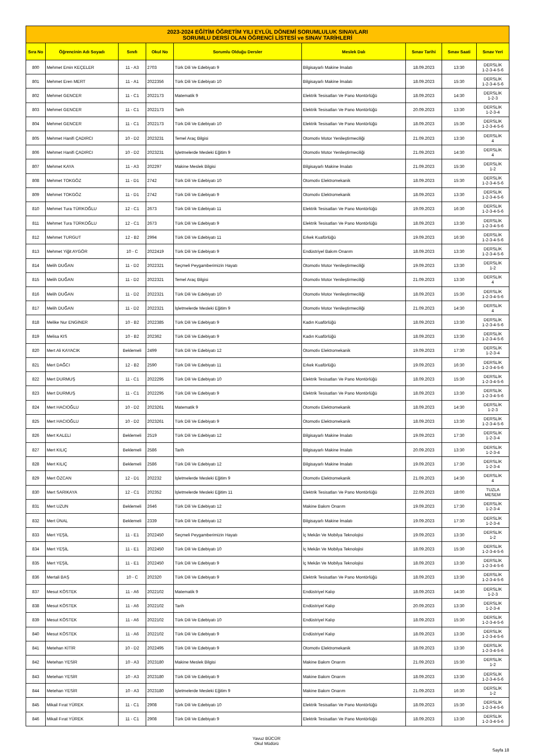| 2023-2024 EĞİTİM ÖĞRETİM YILI EYLÜL DÖNEMİ SORUMLULUK SINAVLARI SORUMLU DERSİ OLAN ÖĞRENCİ LİSTESİ ve SINAV TARİHLERİ | | | | | | | | |
| Sıra No | Öğrencinin Adı Soyadı | Sınıfı | Okul No | Sorumlu Olduğu Dersler | Meslek Dalı | Sınav Tarihi | Sınav Saati | Sınav Yeri |
| 800 | Mehmet Emin KEÇELER | 11 - A3 | 2703 | Türk Dili Ve Edebiyatı 9 | Bilgisayarlı Makine İmalatı | 18.09.2023 | 13:30 | DERSLİK 1-2-3-4-5-6 |
| 801 | Mehmet Eren MERT | 11 - A1 | 2022356 | Türk Dili Ve Edebiyatı 10 | Bilgisayarlı Makine İmalatı | 18.09.2023 | 15:30 | DERSLİK 1-2-3-4-5-6 |
| 802 | Mehmet GENCER | 11 - C1 | 2022173 | Matematik 9 | Elektrik Tesisatları Ve Pano Montörlüğü | 18.09.2023 | 14:30 | DERSLİK 1-2-3 |
| 803 | Mehmet GENCER | 11 - C1 | 2022173 | Tarih | Elektrik Tesisatları Ve Pano Montörlüğü | 20.09.2023 | 13:30 | DERSLİK 1-2-3-4 |
| 804 | Mehmet GENCER | 11 - C1 | 2022173 | Türk Dili Ve Edebiyatı 10 | Elektrik Tesisatları Ve Pano Montörlüğü | 18.09.2023 | 15:30 | DERSLİK 1-2-3-4-5-6 |
| 805 | Mehmet Hanifi ÇADIRCI | 10 - D2 | 2023231 | Temel Araç Bilgisi | Otomotiv Motor Yenileştirmeciliği | 21.09.2023 | 13:30 | DERSLİK 4 |
| 806 | Mehmet Hanifi ÇADIRCI | 10 - D2 | 2023231 | İşletmelerde Mesleki Eğitim 9 | Otomotiv Motor Yenileştirmeciliği | 21.09.2023 | 14:30 | DERSLİK 4 |
| 807 | Mehmet KAYA | 11 - A3 | 202297 | Makine Meslek Bilgisi | Bilgisayarlı Makine İmalatı | 21.09.2023 | 15:30 | DERSLİK 1-2 |
| 808 | Mehmet TOKGÖZ | 11 - D1 | 2742 | Türk Dili Ve Edebiyatı 10 | Otomotiv Elektromekanik | 18.09.2023 | 15:30 | DERSLİK 1-2-3-4-5-6 |
| 809 | Mehmet TOKGÖZ | 11 - D1 | 2742 | Türk Dili Ve Edebiyatı 9 | Otomotiv Elektromekanik | 18.09.2023 | 13:30 | DERSLİK 1-2-3-4-5-6 |
| 810 | Mehmet Tura TÜRKOĞLU | 12 - C1 | 2673 | Türk Dili Ve Edebiyatı 11 | Elektrik Tesisatları Ve Pano Montörlüğü | 19.09.2023 | 16:30 | DERSLİK 1-2-3-4-5-6 |
| 811 | Mehmet Tura TÜRKOĞLU | 12 - C1 | 2673 | Türk Dili Ve Edebiyatı 9 | Elektrik Tesisatları Ve Pano Montörlüğü | 18.09.2023 | 13:30 | DERSLİK 1-2-3-4-5-6 |
| 812 | Mehmet TURGUT | 12 - B2 | 2994 | Türk Dili Ve Edebiyatı 11 | Erkek Kuaförlüğü | 19.09.2023 | 16:30 | DERSLİK 1-2-3-4-5-6 |
| 813 | Mehmet Yiğit AYGÖR | 10 - C | 2022419 | Türk Dili Ve Edebiyatı 9 | Endüstriyel Bakım Onarım | 18.09.2023 | 13:30 | DERSLİK 1-2-3-4-5-6 |
| 814 | Melih DUĞAN | 11 - D2 | 2022321 | Seçmeli Peygamberimizin Hayatı | Otomotiv Motor Yenileştirmeciliği | 19.09.2023 | 13:30 | DERSLİK 1-2 |
| 815 | Melih DUĞAN | 11 - D2 | 2022321 | Temel Araç Bilgisi | Otomotiv Motor Yenileştirmeciliği | 21.09.2023 | 13:30 | DERSLİK 4 |
| 816 | Melih DUĞAN | 11 - D2 | 2022321 | Türk Dili Ve Edebiyatı 10 | Otomotiv Motor Yenileştirmeciliği | 18.09.2023 | 15:30 | DERSLİK 1-2-3-4-5-6 |
| 817 | Melih DUĞAN | 11 - D2 | 2022321 | İşletmelerde Mesleki Eğitim 9 | Otomotiv Motor Yenileştirmeciliği | 21.09.2023 | 14:30 | DERSLİK 4 |
| 818 | Melike Nur ENGİNER | 10 - B2 | 2022385 | Türk Dili Ve Edebiyatı 9 | Kadın Kuaförlüğü | 18.09.2023 | 13:30 | DERSLİK 1-2-3-4-5-6 |
| 819 | Melisa KIS | 10 - B2 | 202362 | Türk Dili Ve Edebiyatı 9 | Kadın Kuaförlüğü | 18.09.2023 | 13:30 | DERSLİK 1-2-3-4-5-6 |
| 820 | Mert Ali KAYACIK | Beklemeli | 2499 | Türk Dili Ve Edebiyatı 12 | Otomotiv Elektromekanik | 19.09.2023 | 17:30 | DERSLİK 1-2-3-4 |
| 821 | Mert DAĞCI | 12 - B2 | 2590 | Türk Dili Ve Edebiyatı 11 | Erkek Kuaförlüğü | 19.09.2023 | 16:30 | DERSLİK 1-2-3-4-5-6 |
| 822 | Mert DURMUŞ | 11 - C1 | 2022295 | Türk Dili Ve Edebiyatı 10 | Elektrik Tesisatları Ve Pano Montörlüğü | 18.09.2023 | 15:30 | DERSLİK 1-2-3-4-5-6 |
| 823 | Mert DURMUŞ | 11 - C1 | 2022295 | Türk Dili Ve Edebiyatı 9 | Elektrik Tesisatları Ve Pano Montörlüğü | 18.09.2023 | 13:30 | DERSLİK 1-2-3-4-5-6 |
| 824 | Mert HACIOĞLU | 10 - D2 | 2023261 | Matematik 9 | Otomotiv Elektromekanik | 18.09.2023 | 14:30 | DERSLİK 1-2-3 |
| 825 | Mert HACIOĞLU | 10 - D2 | 2023261 | Türk Dili Ve Edebiyatı 9 | Otomotiv Elektromekanik | 18.09.2023 | 13:30 | DERSLİK 1-2-3-4-5-6 |
| 826 | Mert KALELİ | Beklemeli | 2519 | Türk Dili Ve Edebiyatı 12 | Bilgisayarlı Makine İmalatı | 19.09.2023 | 17:30 | DERSLİK 1-2-3-4 |
| 827 | Mert KILIÇ | Beklemeli | 2586 | Tarih | Bilgisayarlı Makine İmalatı | 20.09.2023 | 13:30 | DERSLİK 1-2-3-4 |
| 828 | Mert KILIÇ | Beklemeli | 2586 | Türk Dili Ve Edebiyatı 12 | Bilgisayarlı Makine İmalatı | 19.09.2023 | 17:30 | DERSLİK 1-2-3-4 |
| 829 | Mert ÖZCAN | 12 - D1 | 202232 | İşletmelerde Mesleki Eğitim 9 | Otomotiv Elektromekanik | 21.09.2023 | 14:30 | DERSLİK 4 |
| 830 | Mert SARIKAYA | 12 - C1 | 202352 | İşletmelerde Mesleki Eğitim 11 | Elektrik Tesisatları Ve Pano Montörlüğü | 22.09.2023 | 18:00 | TUZLA MESEM |
| 831 | Mert UZUN | Beklemeli | 2646 | Türk Dili Ve Edebiyatı 12 | Makine Bakım Onarım | 19.09.2023 | 17:30 | DERSLİK 1-2-3-4 |
| 832 | Mert ÜNAL | Beklemeli | 2339 | Türk Dili Ve Edebiyatı 12 | Bilgisayarlı Makine İmalatı | 19.09.2023 | 17:30 | DERSLİK 1-2-3-4 |
| 833 | Mert YEŞİL | 11 - E1 | 2022450 | Seçmeli Peygamberimizin Hayatı | İç Mekân Ve Mobilya Teknolojisi | 19.09.2023 | 13:30 | DERSLİK 1-2 |
| 834 | Mert YEŞİL | 11 - E1 | 2022450 | Türk Dili Ve Edebiyatı 10 | İç Mekân Ve Mobilya Teknolojisi | 18.09.2023 | 15:30 | DERSLİK 1-2-3-4-5-6 |
| 835 | Mert YEŞİL | 11 - E1 | 2022450 | Türk Dili Ve Edebiyatı 9 | İç Mekân Ve Mobilya Teknolojisi | 18.09.2023 | 13:30 | DERSLİK 1-2-3-4-5-6 |
| 836 | Mertali BAŞ | 10 - C | 202320 | Türk Dili Ve Edebiyatı 9 | Elektrik Tesisatları Ve Pano Montörlüğü | 18.09.2023 | 13:30 | DERSLİK 1-2-3-4-5-6 |
| 837 | Mesut KÖSTEK | 11 - A6 | 2022102 | Matematik 9 | Endüstriyel Kalıp | 18.09.2023 | 14:30 | DERSLİK 1-2-3 |
| 838 | Mesut KÖSTEK | 11 - A6 | 2022102 | Tarih | Endüstriyel Kalıp | 20.09.2023 | 13:30 | DERSLİK 1-2-3-4 |
| 839 | Mesut KÖSTEK | 11 - A6 | 2022102 | Türk Dili Ve Edebiyatı 10 | Endüstriyel Kalıp | 18.09.2023 | 15:30 | DERSLİK 1-2-3-4-5-6 |
| 840 | Mesut KÖSTEK | 11 - A6 | 2022102 | Türk Dili Ve Edebiyatı 9 | Endüstriyel Kalıp | 18.09.2023 | 13:30 | DERSLİK 1-2-3-4-5-6 |
| 841 | Metehan KİTİR | 10 - D2 | 2022495 | Türk Dili Ve Edebiyatı 9 | Otomotiv Elektromekanik | 18.09.2023 | 13:30 | DERSLİK 1-2-3-4-5-6 |
| 842 | Metehan YESİR | 10 - A3 | 2023180 | Makine Meslek Bilgisi | Makine Bakım Onarım | 21.09.2023 | 15:30 | DERSLİK 1-2 |
| 843 | Metehan YESİR | 10 - A3 | 2023180 | Türk Dili Ve Edebiyatı 9 | Makine Bakım Onarım | 18.09.2023 | 13:30 | DERSLİK 1-2-3-4-5-6 |
| 844 | Metehan YESİR | 10 - A3 | 2023180 | İşletmelerde Mesleki Eğitim 9 | Makine Bakım Onarım | 21.09.2023 | 16:30 | DERSLİK 1-2 |
| 845 | Mikail Fırat YÜREK | 11 - C1 | 2908 | Türk Dili Ve Edebiyatı 10 | Elektrik Tesisatları Ve Pano Montörlüğü | 18.09.2023 | 15:30 | DERSLİK 1-2-3-4-5-6 |
| 846 | Mikail Fırat YÜREK | 11 - C1 | 2908 | Türk Dili Ve Edebiyatı 9 | Elektrik Tesisatları Ve Pano Montörlüğü | 18.09.2023 | 13:30 | DERSLİK 1-2-3-4-5-6 |
Yavuz BÜCÜR
Okul Müdürü
Sayfa 18